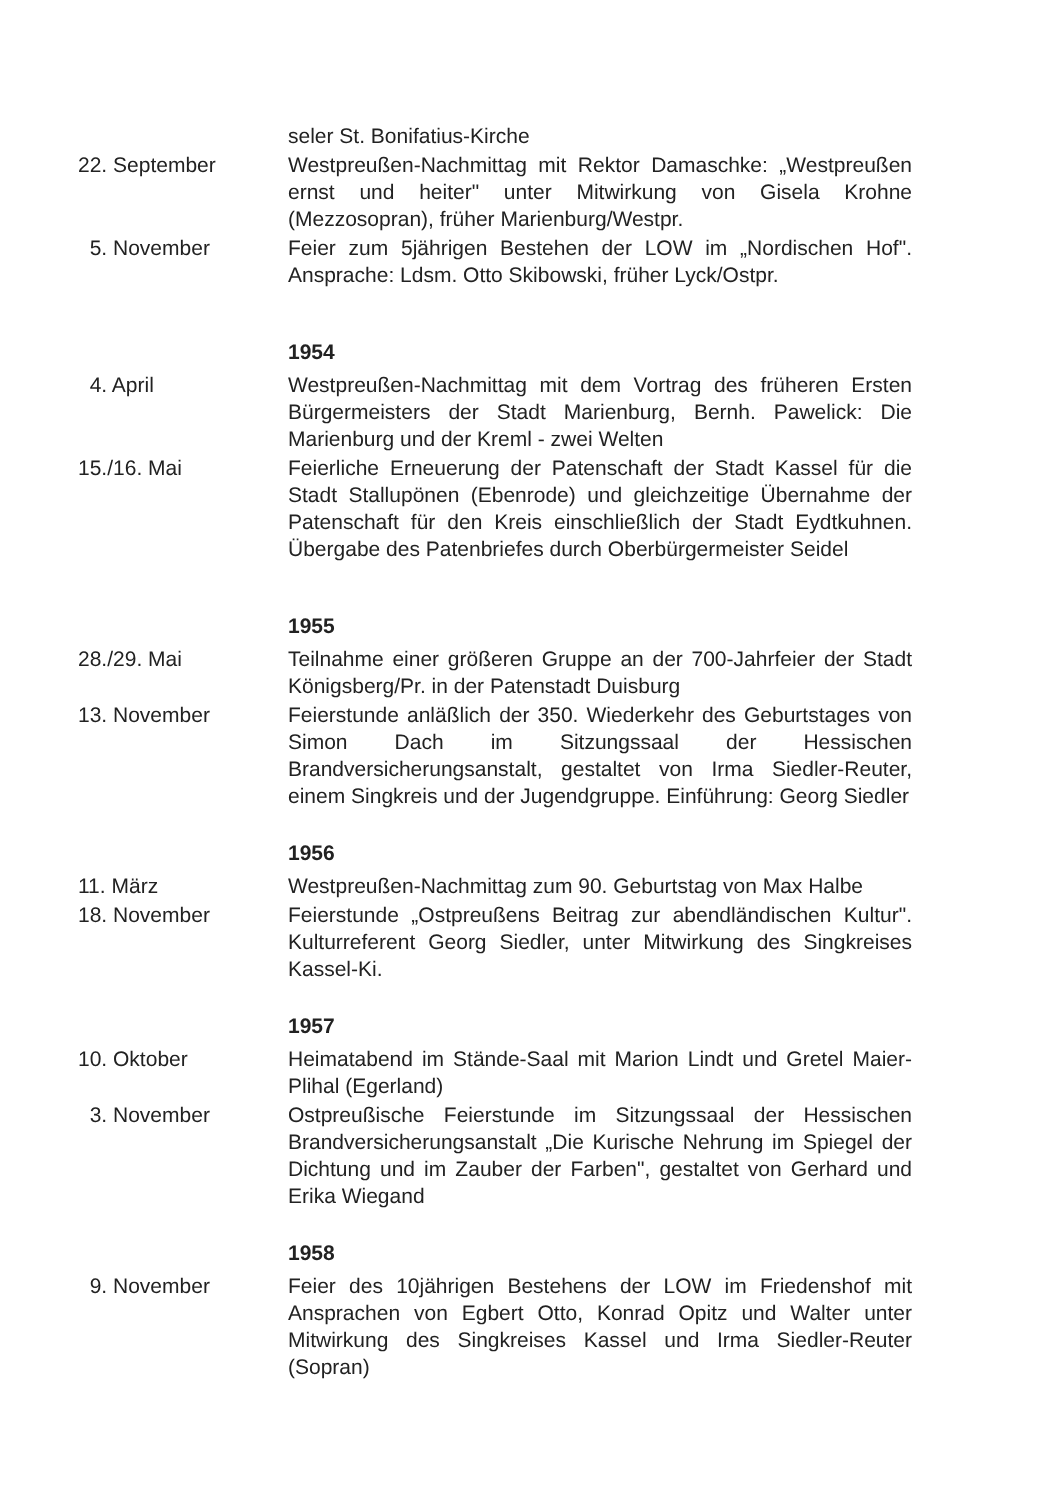seler St. Bonifatius-Kirche
22. September Westpreußen-Nachmittag mit Rektor Damaschke: „Westpreußen ernst und heiter" unter Mitwirkung von Gisela Krohne (Mezzosopran), früher Marienburg/Westpr.
5. November Feier zum 5jährigen Bestehen der LOW im „Nordischen Hof". Ansprache: Ldsm. Otto Skibowski, früher Lyck/Ostpr.
1954
4. April Westpreußen-Nachmittag mit dem Vortrag des früheren Ersten Bürgermeisters der Stadt Marienburg, Bernh. Pawelick: Die Marienburg und der Kreml - zwei Welten
15./16. Mai Feierliche Erneuerung der Patenschaft der Stadt Kassel für die Stadt Stallupönen (Ebenrode) und gleichzeitige Übernahme der Patenschaft für den Kreis einschließlich der Stadt Eydtkuhnen. Übergabe des Patenbriefes durch Oberbürgermeister Seidel
1955
28./29. Mai Teilnahme einer größeren Gruppe an der 700-Jahrfeier der Stadt Königsberg/Pr. in der Patenstadt Duisburg
13. November Feierstunde anläßlich der 350. Wiederkehr des Geburtstages von Simon Dach im Sitzungssaal der Hessischen Brandversicherungsanstalt, gestaltet von Irma Siedler-Reuter, einem Singkreis und der Jugendgruppe. Einführung: Georg Siedler
1956
11. März Westpreußen-Nachmittag zum 90. Geburtstag von Max Halbe
18. November Feierstunde „Ostpreußens Beitrag zur abendländischen Kultur". Kulturreferent Georg Siedler, unter Mitwirkung des Singkreises Kassel-Ki.
1957
10. Oktober Heimatabend im Stände-Saal mit Marion Lindt und Gretel Maier-Plihal (Egerland)
3. November Ostpreußische Feierstunde im Sitzungssaal der Hessischen Brandversicherungsanstalt „Die Kurische Nehrung im Spiegel der Dichtung und im Zauber der Farben", gestaltet von Gerhard und Erika Wiegand
1958
9. November Feier des 10jährigen Bestehens der LOW im Friedenshof mit Ansprachen von Egbert Otto, Konrad Opitz und Walter unter Mitwirkung des Singkreises Kassel und Irma Siedler-Reuter (Sopran)